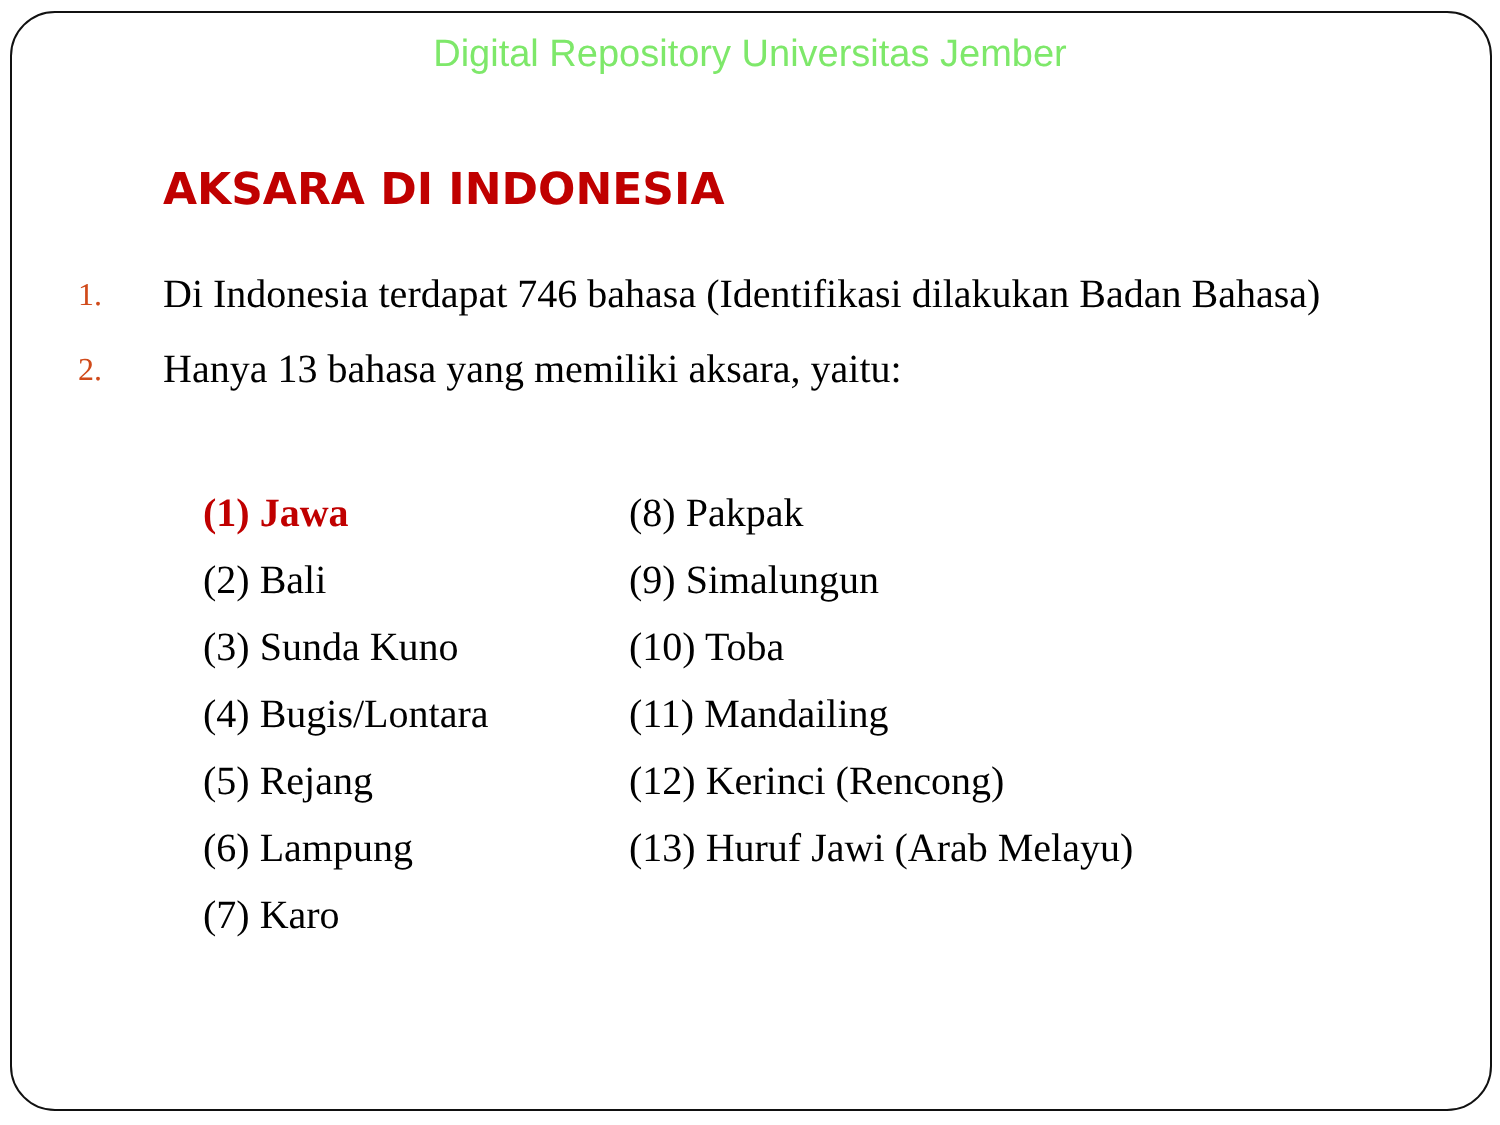Digital Repository Universitas Jember
AKSARA DI INDONESIA
1.
Di Indonesia terdapat 746 bahasa (Identifikasi dilakukan Badan Bahasa)
2.
Hanya 13 bahasa yang memiliki aksara, yaitu:
(1) Jawa
(2) Bali
(3) Sunda Kuno
(4) Bugis/Lontara
(5) Rejang
(6) Lampung
(7) Karo
(8) Pakpak
(9) Simalungun
(10) Toba
(11) Mandailing
(12) Kerinci (Rencong)
(13) Huruf Jawi (Arab Melayu)